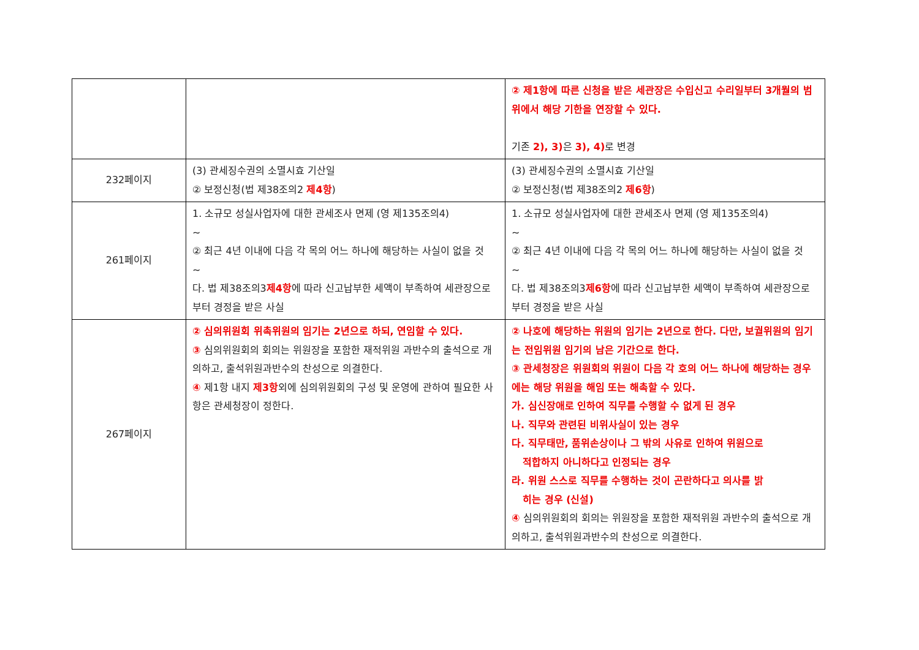| | | ② 제1항에 따른 신청을 받은 세관장은 수입신고 수리일부터 3개월의 범위에서 해당 기한을 연장할 수 있다. 기존 2), 3) 은 3), 4) 로 변경 |
| 232페이지 | (3) 관세징수권의 소멸시효 기산일 ② 보정신청(법 제38조의2 제4항 ) | (3) 관세징수권의 소멸시효 기산일 ② 보정신청(법 제38조의2 제6항 ) |
| 261페이지 | 1. 소규모 성실사업자에 대한 관세조사 면제 (영 제135조의4) ~ ② 최근 4년 이내에 다음 각 목의 어느 하나에 해당하는 사실이 없을 것 ~ 다. 법 제38조의3 제4항 에 따라 신고납부한 세액이 부족하여 세관장으로부터 경정을 받은 사실 | 1. 소규모 성실사업자에 대한 관세조사 면제 (영 제135조의4) ~ ② 최근 4년 이내에 다음 각 목의 어느 하나에 해당하는 사실이 없을 것 ~ 다. 법 제38조의3 제6항 에 따라 신고납부한 세액이 부족하여 세관장으로부터 경정을 받은 사실 |
| 267페이지 | ② 심의위원회 위촉위원의 임기는 2년으로 하되, 연임할 수 있다. ③ 심의위원회의 회의는 위원장을 포함한 재적위원 과반수의 출석으로 개의하고, 출석위원과반수의 찬성으로 의결한다. ④ 제1항 내지 제3항 외에 심의위원회의 구성 및 운영에 관하여 필요한 사항은 관세청장이 정한다. | ② 나호에 해당하는 위원의 임기는 2년으로 한다. 다만, 보궐위원의 임기는 전임위원 임기의 남은 기간으로 한다. ③ 관세청장은 위원회의 위원이 다음 각 호의 어느 하나에 해당하는 경우에는 해당 위원을 해임 또는 해촉할 수 있다. 가. 심신장애로 인하여 직무를 수행할 수 없게 된 경우 나. 직무와 관련된 비위사실이 있는 경우 다. 직무태만, 품위손상이나 그 밖의 사유로 인하여 위원으로 적합하지 아니하다고 인정되는 경우 라. 위원 스스로 직무를 수행하는 것이 곤란하다고 의사를 밝 히는 경우 (신설) ④ 심의위원회의 회의는 위원장을 포함한 재적위원 과반수의 출석으로 개의하고, 출석위원과반수의 찬성으로 의결한다. |